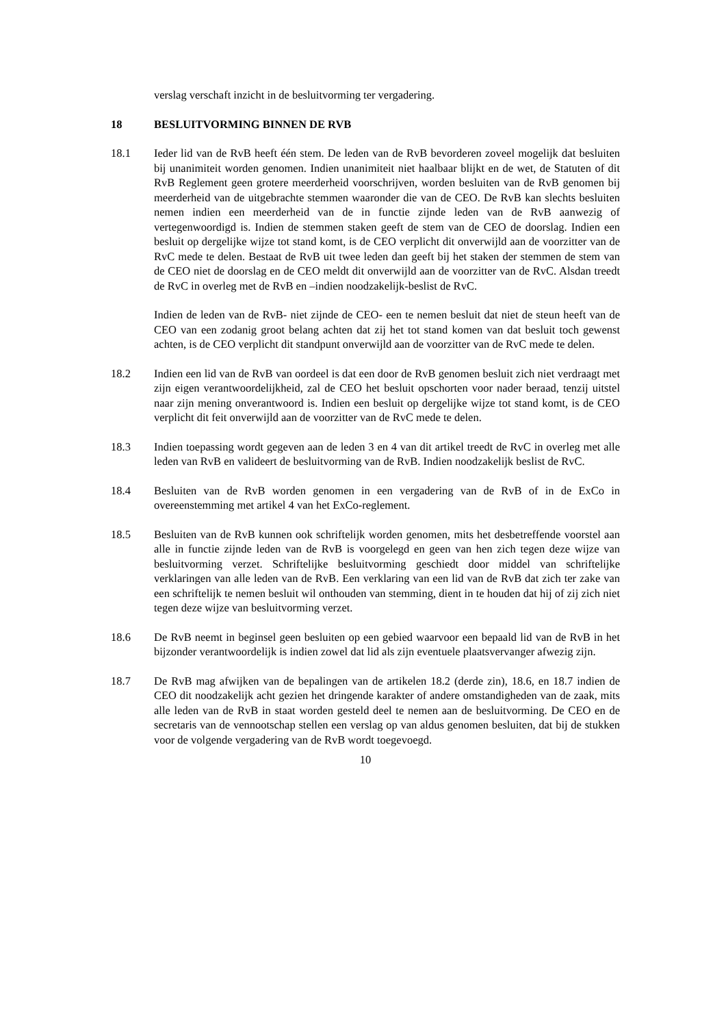verslag verschaft inzicht in de besluitvorming ter vergadering.
18 BESLUITVORMING BINNEN DE RVB
18.1 Ieder lid van de RvB heeft één stem. De leden van de RvB bevorderen zoveel mogelijk dat besluiten bij unanimiteit worden genomen. Indien unanimiteit niet haalbaar blijkt en de wet, de Statuten of dit RvB Reglement geen grotere meerderheid voorschrijven, worden besluiten van de RvB genomen bij meerderheid van de uitgebrachte stemmen waaronder die van de CEO. De RvB kan slechts besluiten nemen indien een meerderheid van de in functie zijnde leden van de RvB aanwezig of vertegenwoordigd is. Indien de stemmen staken geeft de stem van de CEO de doorslag. Indien een besluit op dergelijke wijze tot stand komt, is de CEO verplicht dit onverwijld aan de voorzitter van de RvC mede te delen. Bestaat de RvB uit twee leden dan geeft bij het staken der stemmen de stem van de CEO niet de doorslag en de CEO meldt dit onverwijld aan de voorzitter van de RvC. Alsdan treedt de RvC in overleg met de RvB en –indien noodzakelijk-beslist de RvC.
Indien de leden van de RvB- niet zijnde de CEO- een te nemen besluit dat niet de steun heeft van de CEO van een zodanig groot belang achten dat zij het tot stand komen van dat besluit toch gewenst achten, is de CEO verplicht dit standpunt onverwijld aan de voorzitter van de RvC mede te delen.
18.2 Indien een lid van de RvB van oordeel is dat een door de RvB genomen besluit zich niet verdraagt met zijn eigen verantwoordelijkheid, zal de CEO het besluit opschorten voor nader beraad, tenzij uitstel naar zijn mening onverantwoord is. Indien een besluit op dergelijke wijze tot stand komt, is de CEO verplicht dit feit onverwijld aan de voorzitter van de RvC mede te delen.
18.3 Indien toepassing wordt gegeven aan de leden 3 en 4 van dit artikel treedt de RvC in overleg met alle leden van RvB en valideert de besluitvorming van de RvB. Indien noodzakelijk beslist de RvC.
18.4 Besluiten van de RvB worden genomen in een vergadering van de RvB of in de ExCo in overeenstemming met artikel 4 van het ExCo-reglement.
18.5 Besluiten van de RvB kunnen ook schriftelijk worden genomen, mits het desbetreffende voorstel aan alle in functie zijnde leden van de RvB is voorgelegd en geen van hen zich tegen deze wijze van besluitvorming verzet. Schriftelijke besluitvorming geschiedt door middel van schriftelijke verklaringen van alle leden van de RvB. Een verklaring van een lid van de RvB dat zich ter zake van een schriftelijk te nemen besluit wil onthouden van stemming, dient in te houden dat hij of zij zich niet tegen deze wijze van besluitvorming verzet.
18.6 De RvB neemt in beginsel geen besluiten op een gebied waarvoor een bepaald lid van de RvB in het bijzonder verantwoordelijk is indien zowel dat lid als zijn eventuele plaatsvervanger afwezig zijn.
18.7 De RvB mag afwijken van de bepalingen van de artikelen 18.2 (derde zin), 18.6, en 18.7 indien de CEO dit noodzakelijk acht gezien het dringende karakter of andere omstandigheden van de zaak, mits alle leden van de RvB in staat worden gesteld deel te nemen aan de besluitvorming. De CEO en de secretaris van de vennootschap stellen een verslag op van aldus genomen besluiten, dat bij de stukken voor de volgende vergadering van de RvB wordt toegevoegd.
10